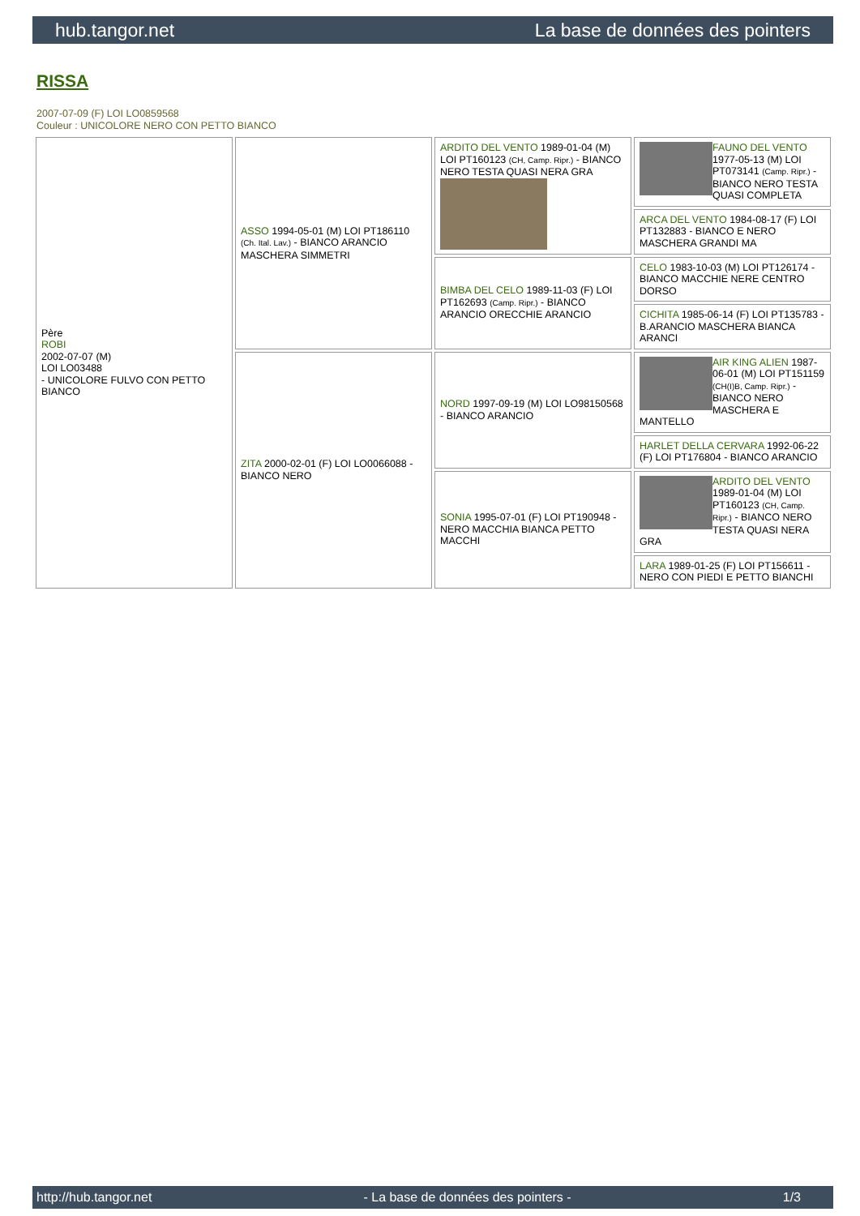hub.tangor.net La base de données des pointers
RISSA
2007-07-09 (F) LOI LO0859568
Couleur : UNICOLORE NERO CON PETTO BIANCO
| Père ROBI 2002-07-07 (M) LOI LO03488 - UNICOLORE FULVO CON PETTO BIANCO | ASSO 1994-05-01 (M) LOI PT186110 (Ch. Ital. Lav.) - BIANCO ARANCIO MASCHERA SIMMETRI | ARDITO DEL VENTO 1989-01-04 (M) LOI PT160123 (CH, Camp. Ripr.) - BIANCO NERO TESTA QUASI NERA GRA | FAUNO DEL VENTO 1977-05-13 (M) LOI PT073141 (Camp. Ripr.) - BIANCO NERO TESTA QUASI COMPLETA |
| | | | ARCA DEL VENTO 1984-08-17 (F) LOI PT132883 - BIANCO E NERO MASCHERA GRANDI MA |
| | | BIMBA DEL CELO 1989-11-03 (F) LOI PT162693 (Camp. Ripr.) - BIANCO ARANCIO ORECCHIE ARANCIO | CELO 1983-10-03 (M) LOI PT126174 - BIANCO MACCHIE NERE CENTRO DORSO |
| | | | CICHITA 1985-06-14 (F) LOI PT135783 - B.ARANCIO MASCHERA BIANCA ARANCI |
| | ZITA 2000-02-01 (F) LOI LO0066088 - BIANCO NERO | NORD 1997-09-19 (M) LOI LO98150568 - BIANCO ARANCIO | AIR KING ALIEN 1987-06-01 (M) LOI PT151159 (CH(I)B, Camp. Ripr.) - BIANCO NERO MASCHERA E MANTELLO |
| | | | HARLET DELLA CERVARA 1992-06-22 (F) LOI PT176804 - BIANCO ARANCIO |
| | | SONIA 1995-07-01 (F) LOI PT190948 - NERO MACCHIA BIANCA PETTO MACCHI | ARDITO DEL VENTO 1989-01-04 (M) LOI PT160123 (CH, Camp. Ripr.) - BIANCO NERO TESTA QUASI NERA GRA |
| | | | LARA 1989-01-25 (F) LOI PT156611 - NERO CON PIEDI E PETTO BIANCHI |
http://hub.tangor.net - La base de données des pointers - 1/3